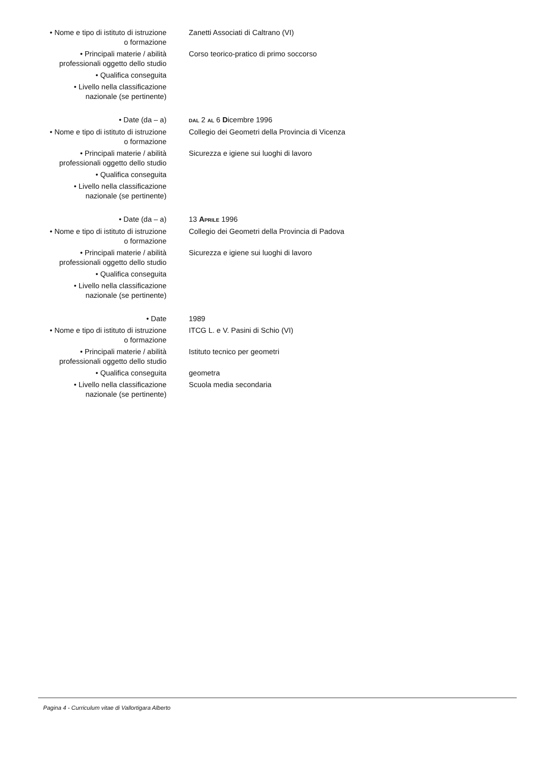• Nome e tipo di istituto di istruzione
o formazione
Zanetti Associati di Caltrano (VI)
• Principali materie / abilità
professionali oggetto dello studio
Corso teorico-pratico di primo soccorso
• Qualifica conseguita
• Livello nella classificazione
nazionale (se pertinente)
• Date (da – a)
DAL 2 AL 6 Dicembre 1996
• Nome e tipo di istituto di istruzione
o formazione
Collegio dei Geometri della Provincia di Vicenza
• Principali materie / abilità
professionali oggetto dello studio
Sicurezza e igiene sui luoghi di lavoro
• Qualifica conseguita
• Livello nella classificazione
nazionale (se pertinente)
• Date (da – a) 13 APRILE 1996
• Nome e tipo di istituto di istruzione
o formazione
Collegio dei Geometri della Provincia di Padova
• Principali materie / abilità
professionali oggetto dello studio
Sicurezza e igiene sui luoghi di lavoro
• Qualifica conseguita
• Livello nella classificazione
nazionale (se pertinente)
• Date 1989
• Nome e tipo di istituto di istruzione
o formazione
ITCG L. e V. Pasini di Schio (VI)
• Principali materie / abilità
professionali oggetto dello studio
Istituto tecnico per geometri
• Qualifica conseguita geometra
• Livello nella classificazione
nazionale (se pertinente)
Scuola media secondaria
Pagina 4 - Curriculum vitae di Vallortigara Alberto